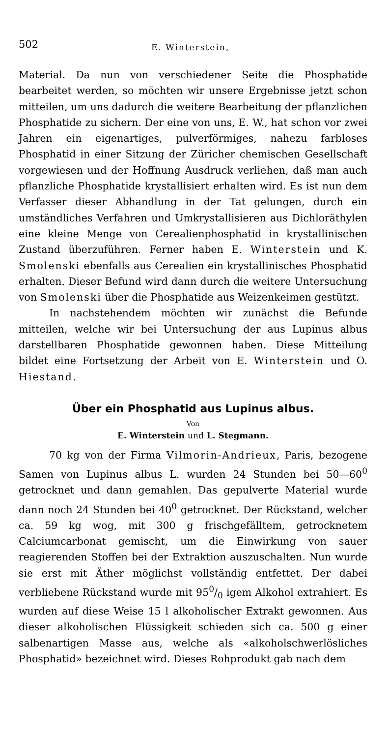502 E. Winterstein,
Material. Da nun von verschiedener Seite die Phosphatide bearbeitet werden, so möchten wir unsere Ergebnisse jetzt schon mitteilen, um uns dadurch die weitere Bearbeitung der pflanzlichen Phosphatide zu sichern. Der eine von uns, E. W., hat schon vor zwei Jahren ein eigenartiges, pulverförmiges, nahezu farbloses Phosphatid in einer Sitzung der Züricher chemischen Gesellschaft vorgewiesen und der Hoffnung Ausdruck verliehen, daß man auch pflanzliche Phosphatide krystallisiert erhalten wird. Es ist nun dem Verfasser dieser Abhandlung in der Tat gelungen, durch ein umständliches Verfahren und Umkrystallisieren aus Dichloräthylen eine kleine Menge von Cerealienphosphatid in krystallinischen Zustand überzuführen. Ferner haben E. Winterstein und K. Smolenski ebenfalls aus Cerealien ein krystallinisches Phosphatid erhalten. Dieser Befund wird dann durch die weitere Untersuchung von Smolenski über die Phosphatide aus Weizenkeimen gestützt.
In nachstehendem möchten wir zunächst die Befunde mitteilen, welche wir bei Untersuchung der aus Lupinus albus darstellbaren Phosphatide gewonnen haben. Diese Mitteilung bildet eine Fortsetzung der Arbeit von E. Winterstein und O. Hiestand.
Über ein Phosphatid aus Lupinus albus.
Von
E. Winterstein und L. Stegmann.
70 kg von der Firma Vilmorin-Andrieux, Paris, bezogene Samen von Lupinus albus L. wurden 24 Stunden bei 50—60<sup>0</sup> getrocknet und dann gemahlen. Das gepulverte Material wurde dann noch 24 Stunden bei 40<sup>0</sup> getrocknet. Der Rückstand, welcher ca. 59 kg wog, mit 300 g frischgefälltem, getrocknetem Calciumcarbonat gemischt, um die Einwirkung von sauer reagierenden Stoffen bei der Extraktion auszuschalten. Nun wurde sie erst mit Äther möglichst vollständig entfettet. Der dabei verbliebene Rückstand wurde mit 950/0 igem Alkohol extrahiert. Es wurden auf diese Weise 15 l alkoholischer Extrakt gewonnen. Aus dieser alkoholischen Flüssigkeit schieden sich ca. 500 g einer salbenartigen Masse aus, welche als «alkoholschwerlösliches Phosphatid» bezeichnet wird. Dieses Rohprodukt gab nach dem